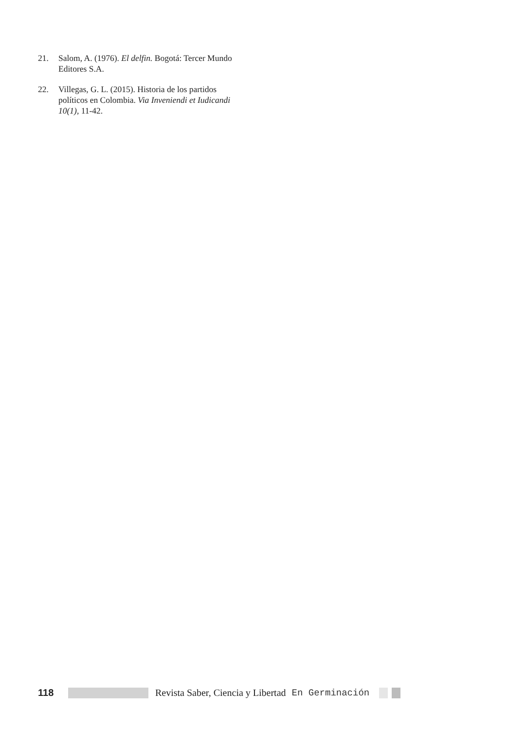21. Salom, A. (1976). El delfin. Bogotá: Tercer Mundo Editores S.A.
22. Villegas, G. L. (2015). Historia de los partidos políticos en Colombia. Via Inveniendi et Iudicandi 10(1), 11-42.
118 Revista Saber, Ciencia y Libertad En Germinación